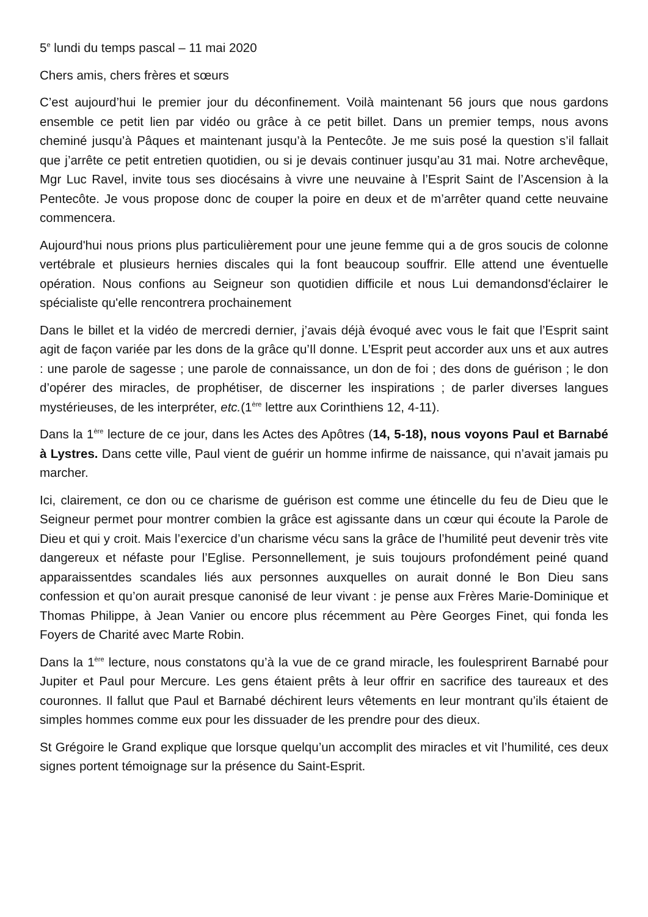5<sup>e</sup> lundi du temps pascal – 11 mai 2020
Chers amis, chers frères et sœurs
C’est aujourd’hui le premier jour du déconfinement. Voilà maintenant 56 jours que nous gardons ensemble ce petit lien par vidéo ou grâce à ce petit billet. Dans un premier temps, nous avons cheminé jusqu’à Pâques et maintenant jusqu’à la Pentecôte. Je me suis posé la question s’il fallait que j’arrête ce petit entretien quotidien, ou si je devais continuer jusqu’au 31 mai. Notre archevêque, Mgr Luc Ravel, invite tous ses diocésains à vivre une neuvaine à l’Esprit Saint de l’Ascension à la Pentecôte. Je vous propose donc de couper la poire en deux et de m’arrêter quand cette neuvaine commencera.
Aujourd'hui nous prions plus particulièrement pour une jeune femme qui a de gros soucis de colonne vertébrale et plusieurs hernies discales qui la font beaucoup souffrir. Elle attend une éventuelle opération. Nous confions au Seigneur son quotidien difficile et nous Lui demandonsd'éclairer le spécialiste qu'elle rencontrera prochainement
Dans le billet et la vidéo de mercredi dernier, j’avais déjà évoqué avec vous le fait que l’Esprit saint agit de façon variée par les dons de la grâce qu’Il donne. L’Esprit peut accorder aux uns et aux autres : une parole de sagesse ; une parole de connaissance, un don de foi ; des dons de guérison ; le don d’opérer des miracles, de prophétiser, de discerner les inspirations ; de parler diverses langues mystérieuses, de les interpréter, etc.(1<sup>ère</sup> lettre aux Corinthiens 12, 4-11).
Dans la 1<sup>ère</sup> lecture de ce jour, dans les Actes des Apôtres (14, 5-18), nous voyons Paul et Barnabé à Lystres. Dans cette ville, Paul vient de guérir un homme infirme de naissance, qui n’avait jamais pu marcher.
Ici, clairement, ce don ou ce charisme de guérison est comme une étincelle du feu de Dieu que le Seigneur permet pour montrer combien la grâce est agissante dans un cœur qui écoute la Parole de Dieu et qui y croit. Mais l’exercice d’un charisme vécu sans la grâce de l’humilité peut devenir très vite dangereux et néfaste pour l’Eglise. Personnellement, je suis toujours profondément peiné quand apparaissentdes scandales liés aux personnes auxquelles on aurait donné le Bon Dieu sans confession et qu’on aurait presque canonisé de leur vivant : je pense aux Frères Marie-Dominique et Thomas Philippe, à Jean Vanier ou encore plus récemment au Père Georges Finet, qui fonda les Foyers de Charité avec Marte Robin.
Dans la 1<sup>ère</sup> lecture, nous constatons qu’à la vue de ce grand miracle, les foulesprirent Barnabé pour Jupiter et Paul pour Mercure. Les gens étaient prêts à leur offrir en sacrifice des taureaux et des couronnes. Il fallut que Paul et Barnabé déchirent leurs vêtements en leur montrant qu’ils étaient de simples hommes comme eux pour les dissuader de les prendre pour des dieux.
St Grégoire le Grand explique que lorsque quelqu’un accomplit des miracles et vit l’humilité, ces deux signes portent témoignage sur la présence du Saint-Esprit.